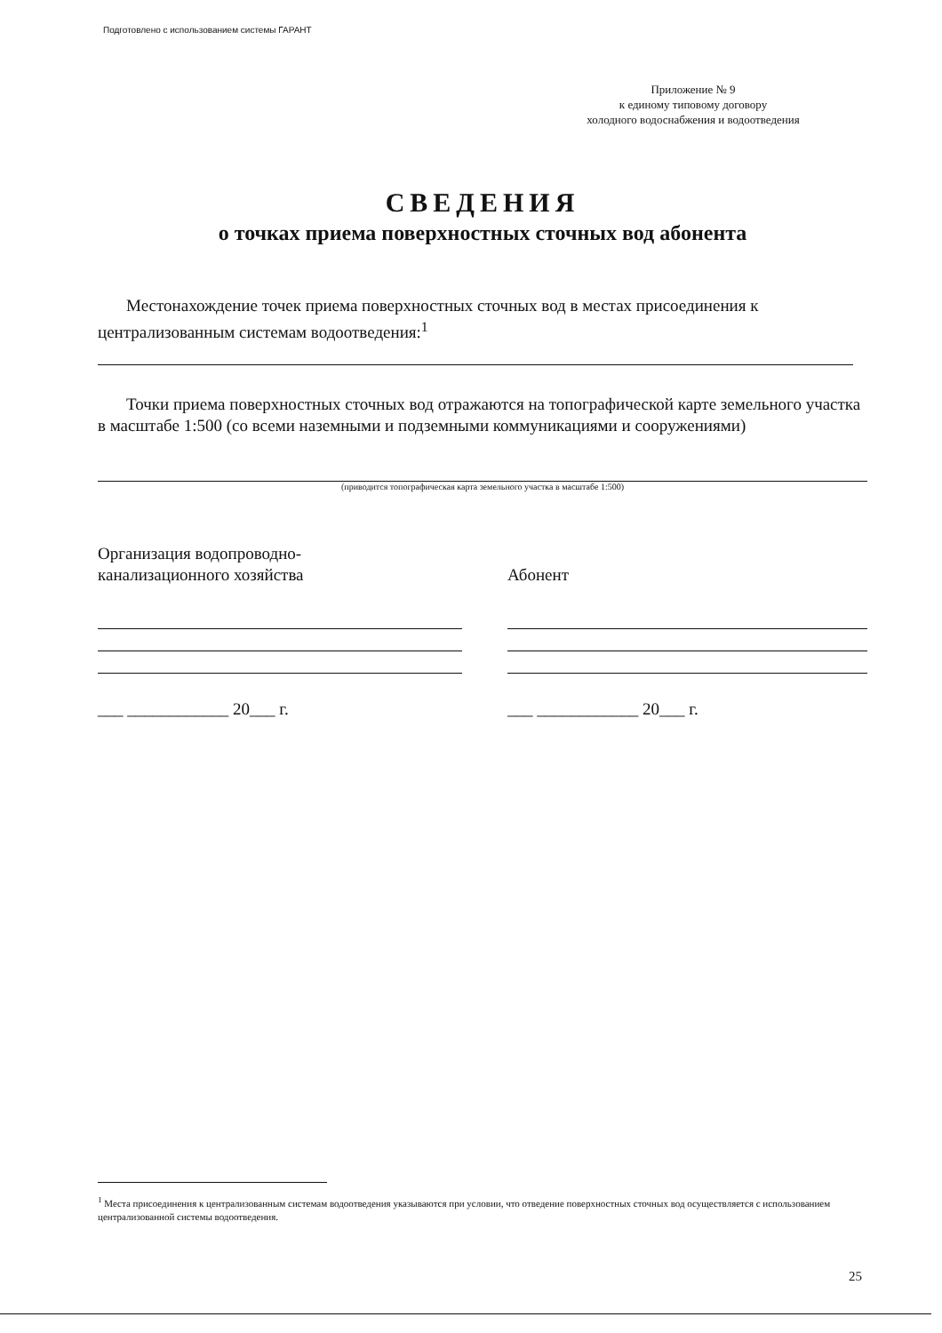Подготовлено с использованием системы ГАРАНТ
Приложение № 9
к единому типовому договору
холодного водоснабжения и водоотведения
СВЕДЕНИЯ
о точках приема поверхностных сточных вод абонента
Местонахождение точек приема поверхностных сточных вод в местах присоединения к централизованным системам водоотведения:<sup>1</sup>
Точки приема поверхностных сточных вод отражаются на топографической карте земельного участка в масштабе 1:500 (со всеми наземными и подземными коммуникациями и сооружениями)
(приводится топографическая карта земельного участка в масштабе 1:500)
Организация водопроводно-
канализационного хозяйства
___ ____________ 20___ г.
Абонент
___ ____________ 20___ г.
<sup>1</sup> Места присоединения к централизованным системам водоотведения указываются при условии, что отведение поверхностных сточных вод осуществляется с использованием централизованной системы водоотведения.
25